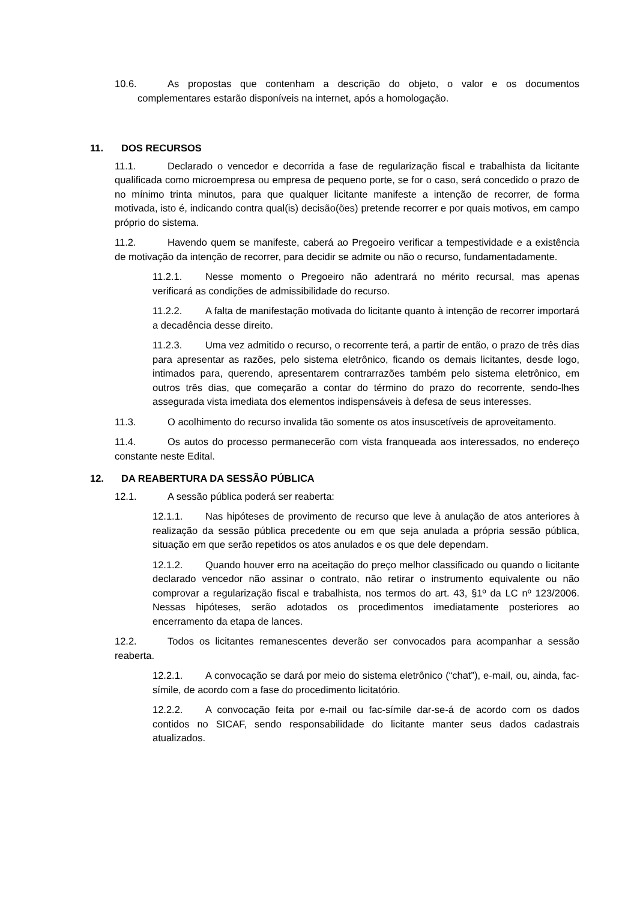10.6. As propostas que contenham a descrição do objeto, o valor e os documentos complementares estarão disponíveis na internet, após a homologação.
11. DOS RECURSOS
11.1. Declarado o vencedor e decorrida a fase de regularização fiscal e trabalhista da licitante qualificada como microempresa ou empresa de pequeno porte, se for o caso, será concedido o prazo de no mínimo trinta minutos, para que qualquer licitante manifeste a intenção de recorrer, de forma motivada, isto é, indicando contra qual(is) decisão(ões) pretende recorrer e por quais motivos, em campo próprio do sistema.
11.2. Havendo quem se manifeste, caberá ao Pregoeiro verificar a tempestividade e a existência de motivação da intenção de recorrer, para decidir se admite ou não o recurso, fundamentadamente.
11.2.1. Nesse momento o Pregoeiro não adentrará no mérito recursal, mas apenas verificará as condições de admissibilidade do recurso.
11.2.2. A falta de manifestação motivada do licitante quanto à intenção de recorrer importará a decadência desse direito.
11.2.3. Uma vez admitido o recurso, o recorrente terá, a partir de então, o prazo de três dias para apresentar as razões, pelo sistema eletrônico, ficando os demais licitantes, desde logo, intimados para, querendo, apresentarem contrarrazões também pelo sistema eletrônico, em outros três dias, que começarão a contar do término do prazo do recorrente, sendo-lhes assegurada vista imediata dos elementos indispensáveis à defesa de seus interesses.
11.3. O acolhimento do recurso invalida tão somente os atos insuscetíveis de aproveitamento.
11.4. Os autos do processo permanecerão com vista franqueada aos interessados, no endereço constante neste Edital.
12. DA REABERTURA DA SESSÃO PÚBLICA
12.1. A sessão pública poderá ser reaberta:
12.1.1. Nas hipóteses de provimento de recurso que leve à anulação de atos anteriores à realização da sessão pública precedente ou em que seja anulada a própria sessão pública, situação em que serão repetidos os atos anulados e os que dele dependam.
12.1.2. Quando houver erro na aceitação do preço melhor classificado ou quando o licitante declarado vencedor não assinar o contrato, não retirar o instrumento equivalente ou não comprovar a regularização fiscal e trabalhista, nos termos do art. 43, §1º da LC nº 123/2006. Nessas hipóteses, serão adotados os procedimentos imediatamente posteriores ao encerramento da etapa de lances.
12.2. Todos os licitantes remanescentes deverão ser convocados para acompanhar a sessão reaberta.
12.2.1. A convocação se dará por meio do sistema eletrônico (“chat”), e-mail, ou, ainda, fac-símile, de acordo com a fase do procedimento licitatório.
12.2.2. A convocação feita por e-mail ou fac-símile dar-se-á de acordo com os dados contidos no SICAF, sendo responsabilidade do licitante manter seus dados cadastrais atualizados.